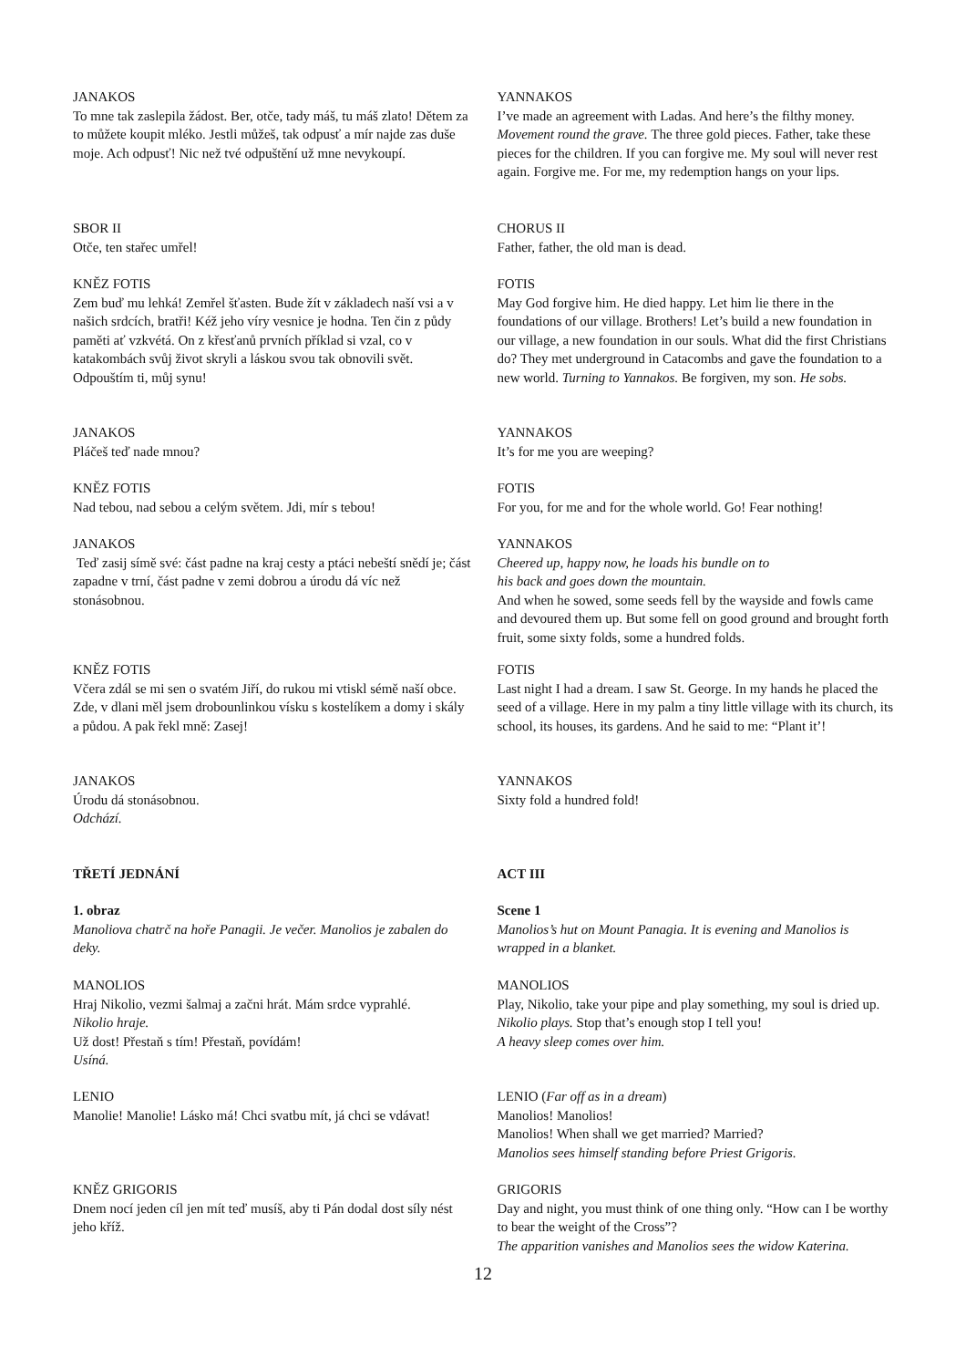JANAKOS
To mne tak zaslepila žádost. Ber, otče, tady máš, tu máš zlato! Dětem za to můžete koupit mléko. Jestli můžeš, tak odpusť a mír najde zas duše moje. Ach odpusť! Nic než tvé odpuštění už mne nevykoupí.
YANNAKOS
I’ve made an agreement with Ladas. And here’s the filthy money. Movement round the grave. The three gold pieces. Father, take these pieces for the children. If you can forgive me. My soul will never rest again. Forgive me. For me, my redemption hangs on your lips.
SBOR II
Otče, ten stařec umřel!
CHORUS II
Father, father, the old man is dead.
KNĚZ FOTIS
Zem buď mu lehká! Zemřel šťasten. Bude žít v základech naší vsi a v našich srdcích, bratři! Kéž jeho víry vesnice je hodna. Ten čin z půdy paměti ať vzkvétá. On z křesťanů prvních příklad si vzal, co v katakombách svůj život skryli a láskou svou tak obnovili svět. Odpouštím ti, můj synu!
FOTIS
May God forgive him. He died happy. Let him lie there in the foundations of our village. Brothers! Let’s build a new foundation in our village, a new foundation in our souls. What did the first Christians do? They met underground in Catacombs and gave the foundation to a new world. Turning to Yannakos. Be forgiven, my son. He sobs.
JANAKOS
Pláčeš teď nade mnou?
YANNAKOS
It’s for me you are weeping?
KNĚZ FOTIS
Nad tebou, nad sebou a celým světem. Jdi, mír s tebou!
FOTIS
For you, for me and for the whole world. Go! Fear nothing!
JANAKOS
Teď zasij símě své: část padne na kraj cesty a ptáci nebeští snědí je; část zapadne v trní, část padne v zemi dobrou a úrodu dá víc než stonásobnou.
YANNAKOS
Cheered up, happy now, he loads his bundle on to
his back and goes down the mountain.
And when he sowed, some seeds fell by the wayside and fowls came and devoured them up. But some fell on good ground and brought forth fruit, some sixty folds, some a hundred folds.
KNĚZ FOTIS
Včera zdál se mi sen o svatém Jiří, do rukou mi vtiskl sémě naší obce. Zde, v dlani měl jsem drobounlinkou vísku s kostelíkem a domy i skály a půdou. A pak řekl mně: Zasej!
FOTIS
Last night I had a dream. I saw St. George. In my hands he placed the seed of a village. Here in my palm a tiny little village with its church, its school, its houses, its gardens. And he said to me: “Plant it’!
JANAKOS
Úrodu dá stonásobnou.
Odchází.
YANNAKOS
Sixty fold a hundred fold!
TŘETÍ JEDNÁNÍ ACT III
1. obraz
Manoliova chatrč na hoře Panagii. Je večer. Manolios je zabalen do deky.
Scene 1
Manolios’s hut on Mount Panagia. It is evening and Manolios is wrapped in a blanket.
MANOLIOS
Hraj Nikolio, vezmi šalmaj a začni hrát. Mám srdce vyprahlé.
Nikolio hraje.
Už dost! Přestaň s tím! Přestaň, povídám!
Usíná.
MANOLIOS
Play, Nikolio, take your pipe and play something, my soul is dried up. Nikolio plays. Stop that’s enough stop I tell you!
A heavy sleep comes over him.
LENIO
Manolie! Manolie! Lásko má! Chci svatbu mít, já chci se vdávat!
LENIO (Far off as in a dream)
Manolios! Manolios!
Manolios! When shall we get married? Married?
Manolios sees himself standing before Priest Grigoris.
KNĚZ GRIGORIS
Dnem nocí jeden cíl jen mít teď musíš, aby ti Pán dodal dost síly nést jeho kříž.
GRIGORIS
Day and night, you must think of one thing only. “How can I be worthy to bear the weight of the Cross”?
The apparition vanishes and Manolios sees the widow Katerina.
12